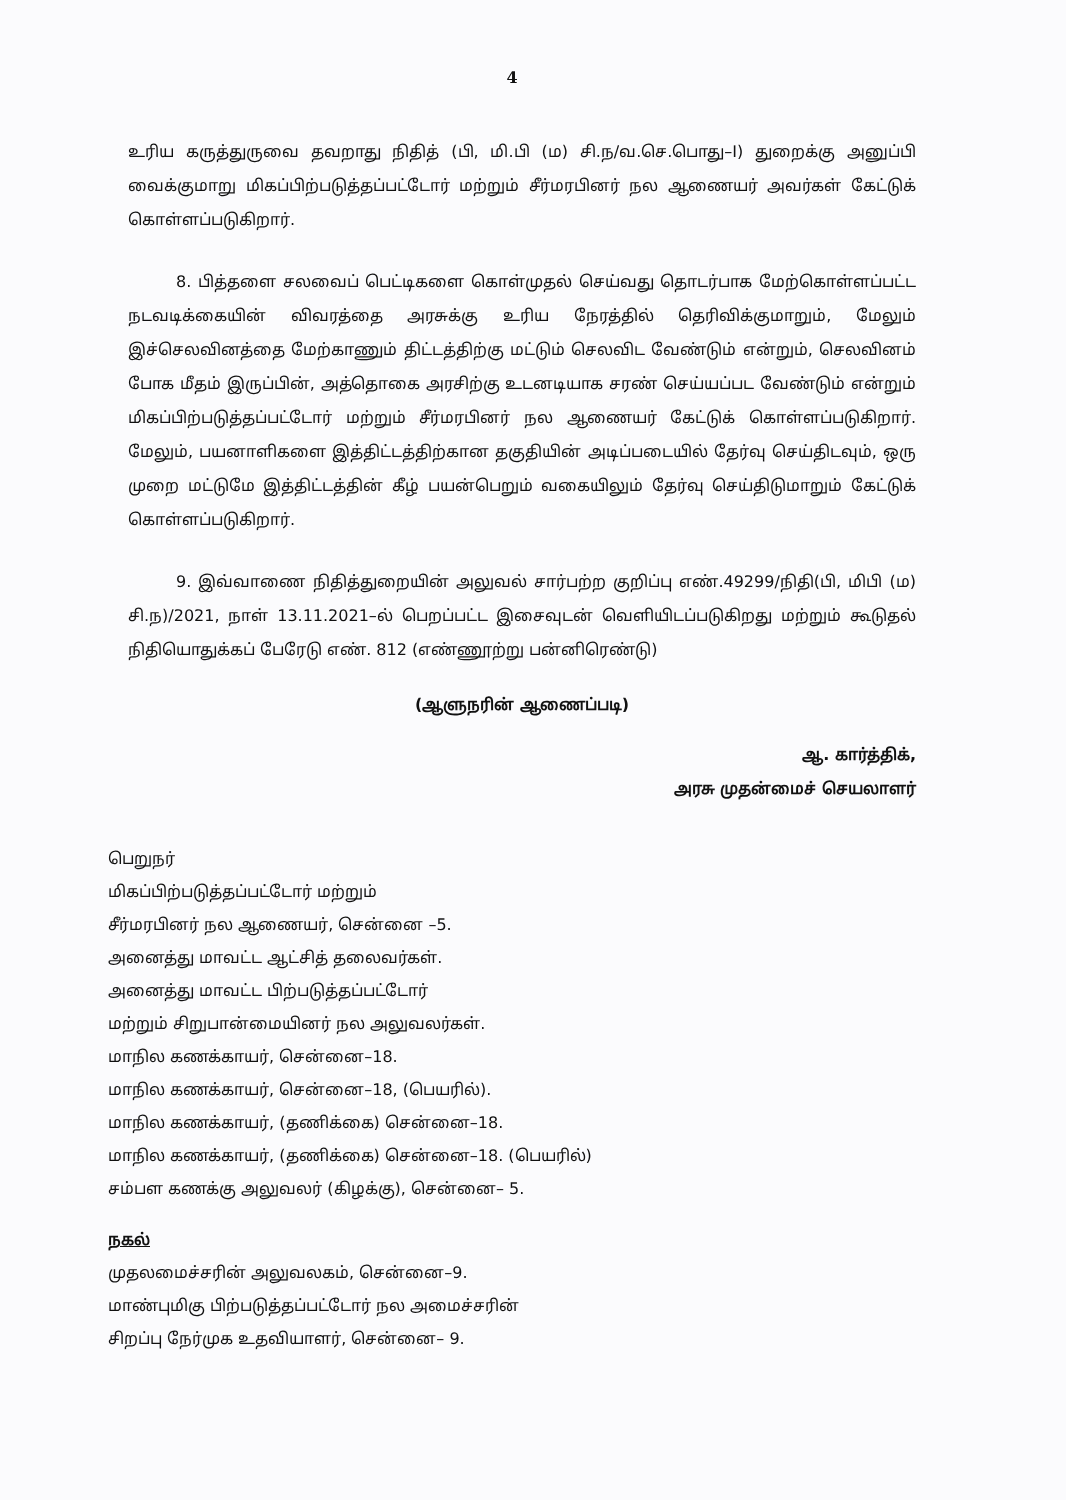4
உரிய கருத்துருவை தவறாது நிதித் (பி, மி.பி (ம) சி.ந/வ.செ.பொது–I) துறைக்கு அனுப்பி வைக்குமாறு மிகப்பிற்படுத்தப்பட்டோர் மற்றும் சீர்மரபினர் நல ஆணையர் அவர்கள் கேட்டுக் கொள்ளப்படுகிறார்.
8. பித்தளை சலவைப் பெட்டிகளை கொள்முதல் செய்வது தொடர்பாக மேற்கொள்ளப்பட்ட நடவடிக்கையின் விவரத்தை அரசுக்கு உரிய நேரத்தில் தெரிவிக்குமாறும், மேலும் இச்செலவினத்தை மேற்காணும் திட்டத்திற்கு மட்டும் செலவிட வேண்டும் என்றும், செலவினம் போக மீதம் இருப்பின், அத்தொகை அரசிற்கு உடனடியாக சரண் செய்யப்பட வேண்டும் என்றும் மிகப்பிற்படுத்தப்பட்டோர் மற்றும் சீர்மரபினர் நல ஆணையர் கேட்டுக் கொள்ளப்படுகிறார். மேலும், பயனாளிகளை இத்திட்டத்திற்கான தகுதியின் அடிப்படையில் தேர்வு செய்திடவும், ஒரு முறை மட்டுமே இத்திட்டத்தின் கீழ் பயன்பெறும் வகையிலும் தேர்வு செய்திடுமாறும் கேட்டுக் கொள்ளப்படுகிறார்.
9. இவ்வாணை நிதித்துறையின் அலுவல் சார்பற்ற குறிப்பு எண்.49299/நிதி(பி, மிபி (ம) சி.ந)/2021, நாள் 13.11.2021–ல் பெறப்பட்ட இசைவுடன் வெளியிடப்படுகிறது மற்றும் கூடுதல் நிதியொதுக்கப் பேரேடு எண். 812 (எண்ணூற்று பன்னிரெண்டு)
(ஆளுநரின் ஆணைப்படி)
ஆ. கார்த்திக்,
அரசு முதன்மைச் செயலாளர்
பெறுநர்
மிகப்பிற்படுத்தப்பட்டோர் மற்றும்
சீர்மரபினர் நல ஆணையர், சென்னை –5.
அனைத்து மாவட்ட ஆட்சித் தலைவர்கள்.
அனைத்து மாவட்ட பிற்படுத்தப்பட்டோர்
மற்றும் சிறுபான்மையினர் நல அலுவலர்கள்.
மாநில கணக்காயர், சென்னை–18.
மாநில கணக்காயர், சென்னை–18, (பெயரில்).
மாநில கணக்காயர், (தணிக்கை) சென்னை–18.
மாநில கணக்காயர், (தணிக்கை) சென்னை–18. (பெயரில்)
சம்பள கணக்கு அலுவலர் (கிழக்கு), சென்னை– 5.
நகல்
முதலமைச்சரின் அலுவலகம், சென்னை–9.
மாண்புமிகு பிற்படுத்தப்பட்டோர் நல அமைச்சரின்
சிறப்பு நேர்முக உதவியாளர், சென்னை– 9.